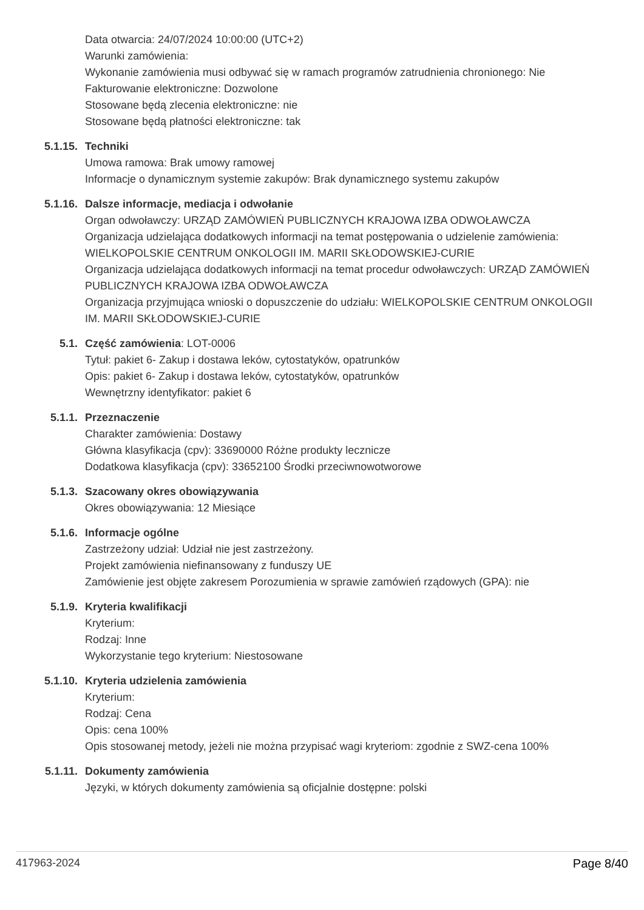Data otwarcia: 24/07/2024 10:00:00 (UTC+2)
Warunki zamówienia:
Wykonanie zamówienia musi odbywać się w ramach programów zatrudnienia chronionego: Nie
Fakturowanie elektroniczne: Dozwolone
Stosowane będą zlecenia elektroniczne: nie
Stosowane będą płatności elektroniczne: tak
5.1.15. Techniki
Umowa ramowa: Brak umowy ramowej
Informacje o dynamicznym systemie zakupów: Brak dynamicznego systemu zakupów
5.1.16. Dalsze informacje, mediacja i odwołanie
Organ odwoławczy: URZĄD ZAMÓWIEŃ PUBLICZNYCH KRAJOWA IZBA ODWOŁAWCZA
Organizacja udzielająca dodatkowych informacji na temat postępowania o udzielenie zamówienia: WIELKOPOLSKIE CENTRUM ONKOLOGII IM. MARII SKŁODOWSKIEJ-CURIE
Organizacja udzielająca dodatkowych informacji na temat procedur odwoławczych: URZĄD ZAMÓWIEŃ PUBLICZNYCH KRAJOWA IZBA ODWOŁAWCZA
Organizacja przyjmująca wnioski o dopuszczenie do udziału: WIELKOPOLSKIE CENTRUM ONKOLOGII IM. MARII SKŁODOWSKIEJ-CURIE
5.1. Część zamówienia: LOT-0006
Tytuł: pakiet 6- Zakup i dostawa leków, cytostatyków, opatrunków
Opis: pakiet 6- Zakup i dostawa leków, cytostatyków, opatrunków
Wewnętrzny identyfikator: pakiet 6
5.1.1. Przeznaczenie
Charakter zamówienia: Dostawy
Główna klasyfikacja (cpv): 33690000 Różne produkty lecznicze
Dodatkowa klasyfikacja (cpv): 33652100 Środki przeciwnowotworowe
5.1.3. Szacowany okres obowiązywania
Okres obowiązywania: 12 Miesiące
5.1.6. Informacje ogólne
Zastrzeżony udział: Udział nie jest zastrzeżony.
Projekt zamówienia niefinansowany z funduszy UE
Zamówienie jest objęte zakresem Porozumienia w sprawie zamówień rządowych (GPA): nie
5.1.9. Kryteria kwalifikacji
Kryterium:
Rodzaj: Inne
Wykorzystanie tego kryterium: Niestosowane
5.1.10. Kryteria udzielenia zamówienia
Kryterium:
Rodzaj: Cena
Opis: cena 100%
Opis stosowanej metody, jeżeli nie można przypisać wagi kryteriom: zgodnie z SWZ-cena 100%
5.1.11. Dokumenty zamówienia
Języki, w których dokumenty zamówienia są oficjalnie dostępne: polski
417963-2024 Page 8/40